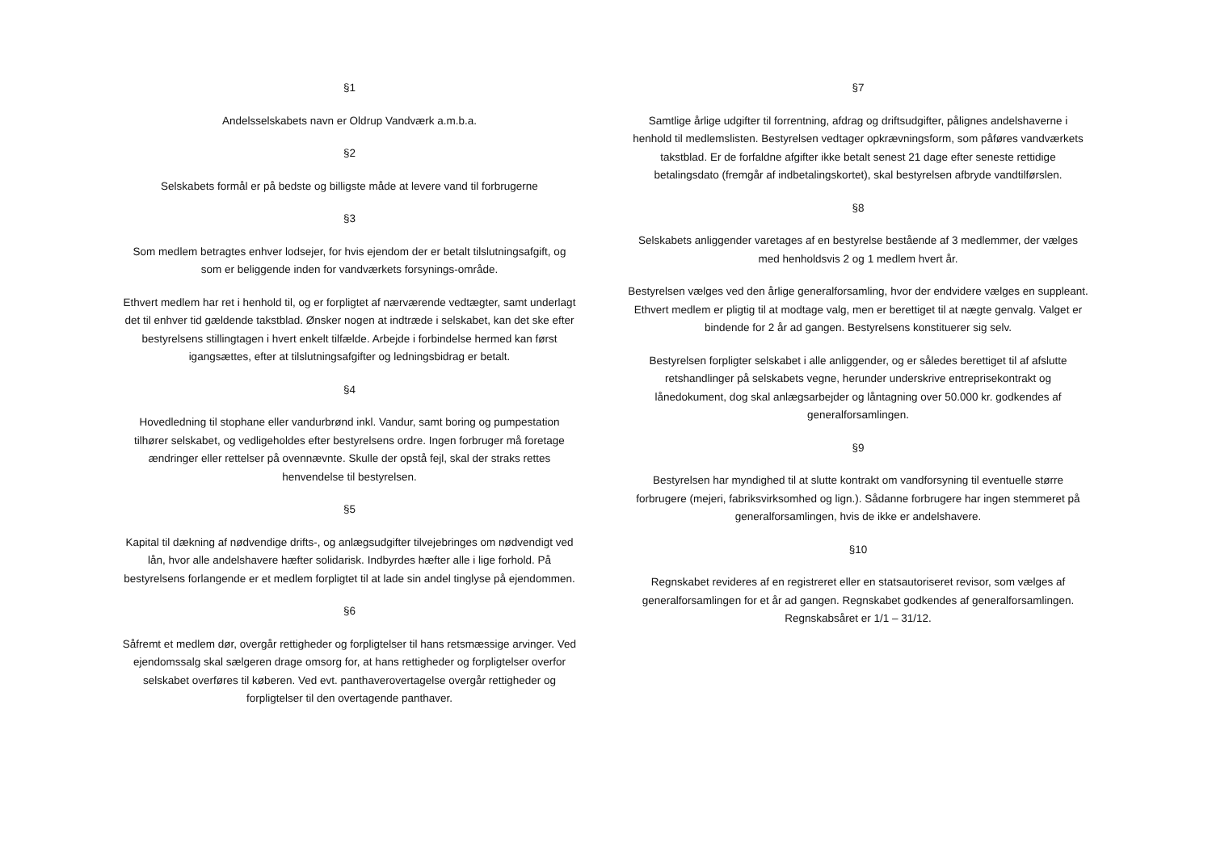§1
Andelsselskabets navn er Oldrup Vandværk a.m.b.a.
§2
Selskabets formål er på bedste og billigste måde at levere vand til forbrugerne
§3
Som medlem betragtes enhver lodsejer, for hvis ejendom der er betalt tilslutningsafgift, og som er beliggende inden for vandværkets forsynings-område.
Ethvert medlem har ret i henhold til, og er forpligtet af nærværende vedtægter, samt underlagt det til enhver tid gældende takstblad. Ønsker nogen at indtræde i selskabet, kan det ske efter bestyrelsens stillingtagen i hvert enkelt tilfælde. Arbejde i forbindelse hermed kan først igangsættes, efter at tilslutningsafgifter og ledningsbidrag er betalt.
§4
Hovedledning til stophane eller vandurbrønd inkl. Vandur, samt boring og pumpestation tilhører selskabet, og vedligeholdes efter bestyrelsens ordre. Ingen forbruger må foretage ændringer eller rettelser på ovennævnte. Skulle der opstå fejl, skal der straks rettes henvendelse til bestyrelsen.
§5
Kapital til dækning af nødvendige drifts-, og anlægsudgifter tilvejebringes om nødvendigt ved lån, hvor alle andelshavere hæfter solidarisk. Indbyrdes hæfter alle i lige forhold. På bestyrelsens forlangende er et medlem forpligtet til at lade sin andel tinglyse på ejendommen.
§6
Såfremt et medlem dør, overgår rettigheder og forpligtelser til hans retsmæssige arvinger. Ved ejendomssalg skal sælgeren drage omsorg for, at hans rettigheder og forpligtelser overfor selskabet overføres til køberen. Ved evt. panthaverovertagelse overgår rettigheder og forpligtelser til den overtagende panthaver.
§7
Samtlige årlige udgifter til forrentning, afdrag og driftsudgifter, pålignes andelshaverne i henhold til medlemslisten. Bestyrelsen vedtager opkrævningsform, som påføres vandværkets takstblad. Er de forfaldne afgifter ikke betalt senest 21 dage efter seneste rettidige betalingsdato (fremgår af indbetalingskortet), skal bestyrelsen afbryde vandtilførslen.
§8
Selskabets anliggender varetages af en bestyrelse bestående af 3 medlemmer, der vælges med henholdsvis 2 og 1 medlem hvert år.
Bestyrelsen vælges ved den årlige generalforsamling, hvor der endvidere vælges en suppleant. Ethvert medlem er pligtig til at modtage valg, men er berettiget til at nægte genvalg. Valget er bindende for 2 år ad gangen. Bestyrelsens konstituerer sig selv.
Bestyrelsen forpligter selskabet i alle anliggender, og er således berettiget til af afslutte retshandlinger på selskabets vegne, herunder underskrive entreprisekontrakt og lånedokument, dog skal anlægsarbejder og låntagning over 50.000 kr. godkendes af generalforsamlingen.
§9
Bestyrelsen har myndighed til at slutte kontrakt om vandforsyning til eventuelle større forbrugere (mejeri, fabriksvirksomhed og lign.). Sådanne forbrugere har ingen stemmeret på generalforsamlingen, hvis de ikke er andelshavere.
§10
Regnskabet revideres af en registreret eller en statsautoriseret revisor, som vælges af generalforsamlingen for et år ad gangen. Regnskabet godkendes af generalforsamlingen. Regnskabsåret er 1/1 – 31/12.